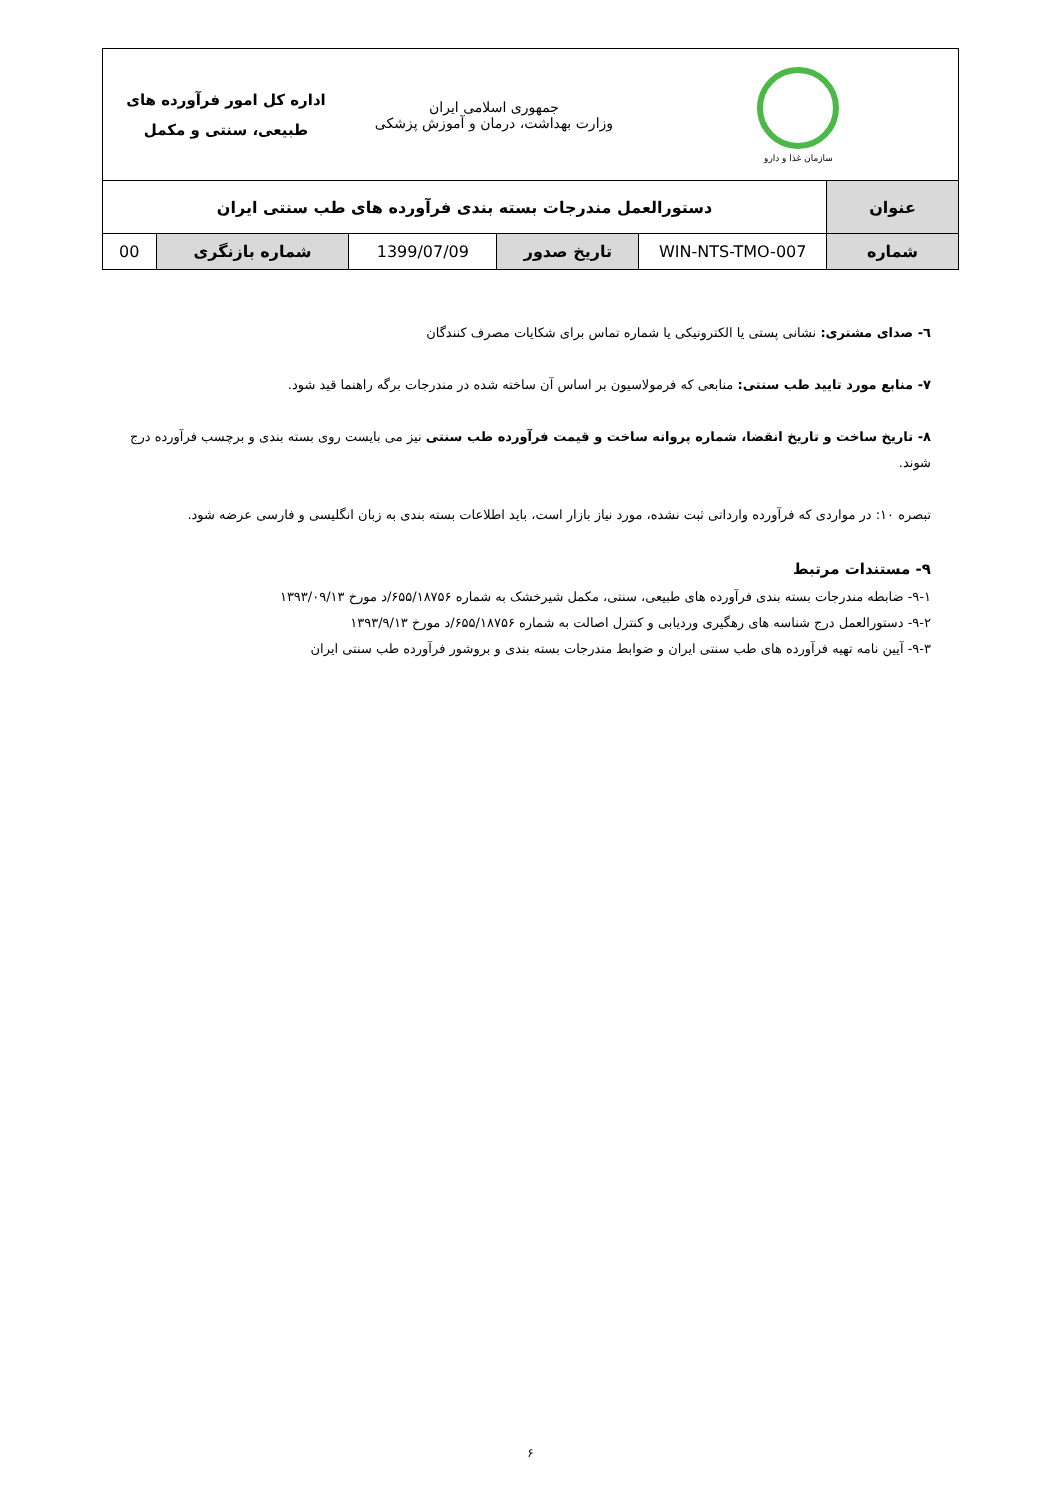| سازمان غذا و دارو | | جمهوری اسلامی ایران وزارت بهداشت، درمان و آموزش پزشکی | | اداره کل امور فرآورده های طبیعی، سنتی و مکمل | |
| عنوان | دستورالعمل مندرجات بسته بندی فرآورده های طب سنتی ایران | | | | |
| شماره | WIN-NTS-TMO-007 | تاریخ صدور | 1399/07/09 | شماره بازنگری | 00 |
٦- صدای مشتری: نشانی پستی یا الکترونیکی یا شماره تماس برای شکایات مصرف کنندگان
۷- منابع مورد تایید طب سنتی: منابعی که فرمولاسیون بر اساس آن ساخته شده در مندرجات برگه راهنما قید شود.
۸- تاریخ ساخت و تاریخ انقضا، شماره پروانه ساخت و قیمت فرآورده طب سنتی نیز می بایست روی بسته بندی و برچسب فرآورده درج شوند.
تبصره ۱۰: در مواردی که فرآورده وارداتی ثبت نشده، مورد نیاز بازار است، باید اطلاعات بسته بندی به زبان انگلیسی و فارسی عرضه شود.
۹- مستندات مرتبط
۹-۱- ضابطه مندرجات بسته بندی فرآورده های طبیعی، سنتی، مکمل شیرخشک به شماره ۶۵۵/۱۸۷۵۶/د مورخ ۱۳۹۳/۰۹/۱۳
۹-۲- دستورالعمل درج شناسه های رهگیری وردیابی و کنترل اصالت به شماره ۶۵۵/۱۸۷۵۶/د مورخ ۱۳۹۳/۹/۱۳
۹-۳- آیین نامه تهیه فرآورده های طب سنتی ایران و ضوابط مندرجات بسته بندی و بروشور فرآورده طب سنتی ایران
۶